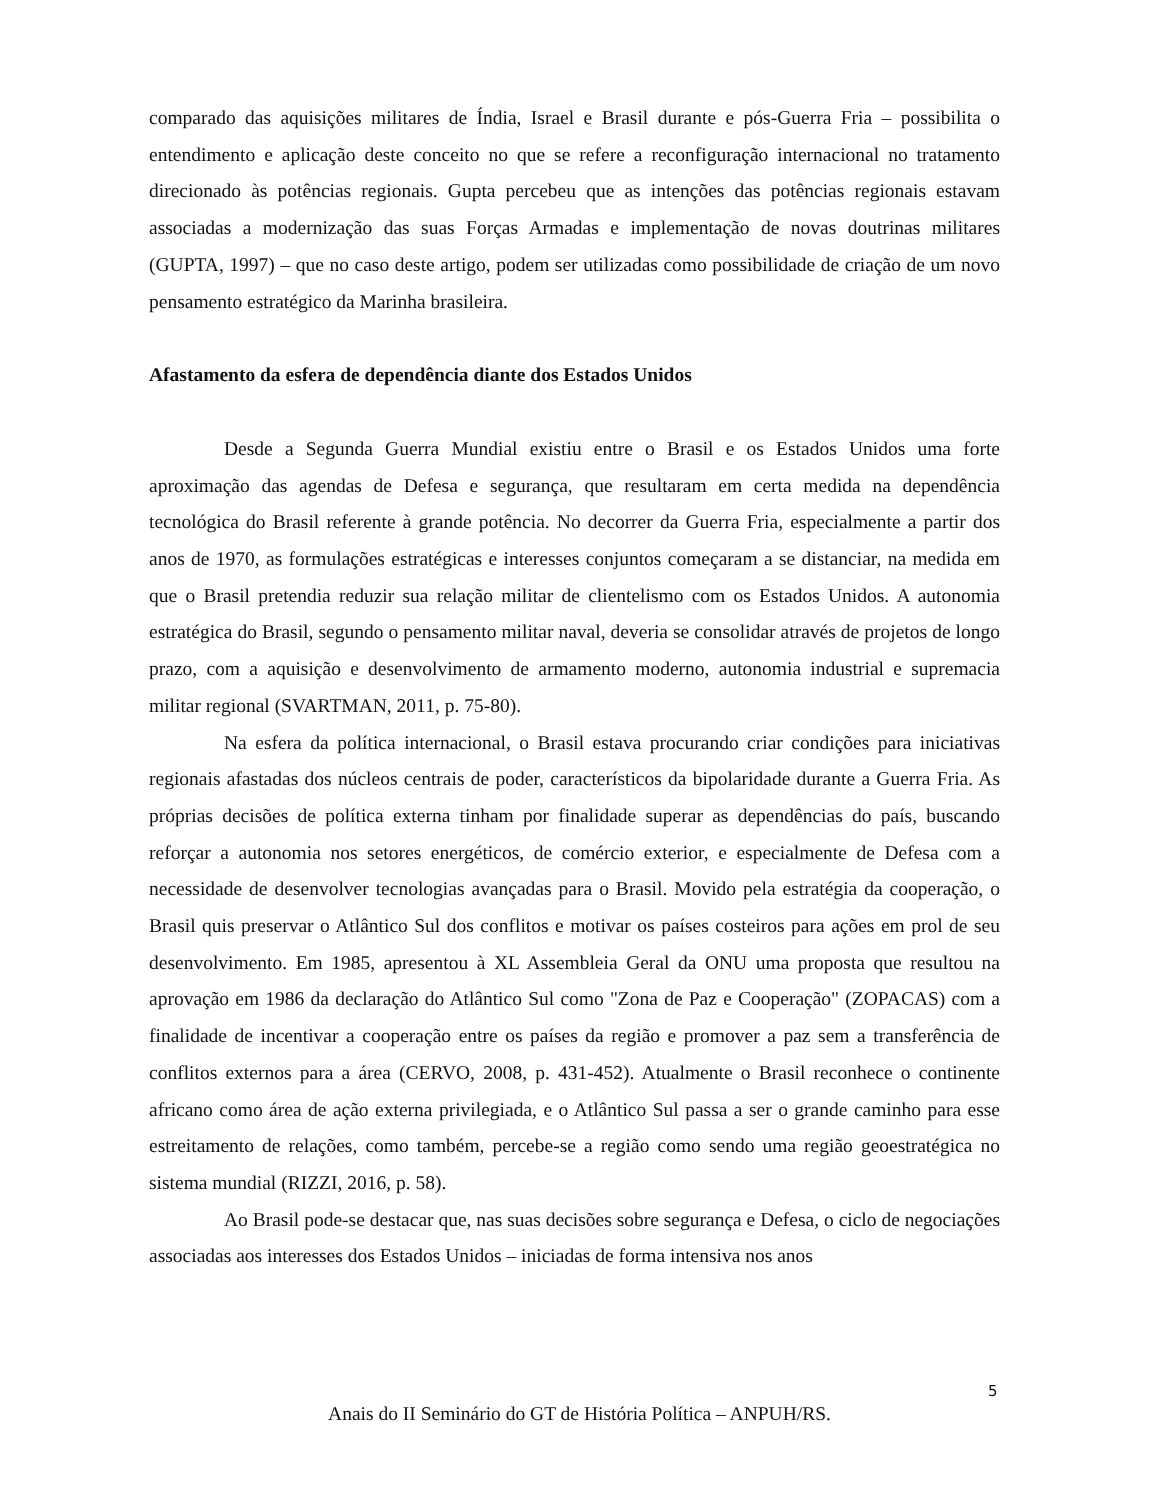comparado das aquisições militares de Índia, Israel e Brasil durante e pós-Guerra Fria – possibilita o entendimento e aplicação deste conceito no que se refere a reconfiguração internacional no tratamento direcionado às potências regionais. Gupta percebeu que as intenções das potências regionais estavam associadas a modernização das suas Forças Armadas e implementação de novas doutrinas militares (GUPTA, 1997) – que no caso deste artigo, podem ser utilizadas como possibilidade de criação de um novo pensamento estratégico da Marinha brasileira.
Afastamento da esfera de dependência diante dos Estados Unidos
Desde a Segunda Guerra Mundial existiu entre o Brasil e os Estados Unidos uma forte aproximação das agendas de Defesa e segurança, que resultaram em certa medida na dependência tecnológica do Brasil referente à grande potência. No decorrer da Guerra Fria, especialmente a partir dos anos de 1970, as formulações estratégicas e interesses conjuntos começaram a se distanciar, na medida em que o Brasil pretendia reduzir sua relação militar de clientelismo com os Estados Unidos. A autonomia estratégica do Brasil, segundo o pensamento militar naval, deveria se consolidar através de projetos de longo prazo, com a aquisição e desenvolvimento de armamento moderno, autonomia industrial e supremacia militar regional (SVARTMAN, 2011, p. 75-80).
Na esfera da política internacional, o Brasil estava procurando criar condições para iniciativas regionais afastadas dos núcleos centrais de poder, característicos da bipolaridade durante a Guerra Fria. As próprias decisões de política externa tinham por finalidade superar as dependências do país, buscando reforçar a autonomia nos setores energéticos, de comércio exterior, e especialmente de Defesa com a necessidade de desenvolver tecnologias avançadas para o Brasil. Movido pela estratégia da cooperação, o Brasil quis preservar o Atlântico Sul dos conflitos e motivar os países costeiros para ações em prol de seu desenvolvimento. Em 1985, apresentou à XL Assembleia Geral da ONU uma proposta que resultou na aprovação em 1986 da declaração do Atlântico Sul como "Zona de Paz e Cooperação" (ZOPACAS) com a finalidade de incentivar a cooperação entre os países da região e promover a paz sem a transferência de conflitos externos para a área (CERVO, 2008, p. 431-452). Atualmente o Brasil reconhece o continente africano como área de ação externa privilegiada, e o Atlântico Sul passa a ser o grande caminho para esse estreitamento de relações, como também, percebe-se a região como sendo uma região geoestratégica no sistema mundial (RIZZI, 2016, p. 58).
Ao Brasil pode-se destacar que, nas suas decisões sobre segurança e Defesa, o ciclo de negociações associadas aos interesses dos Estados Unidos – iniciadas de forma intensiva nos anos
5
Anais do II Seminário do GT de História Política – ANPUH/RS.